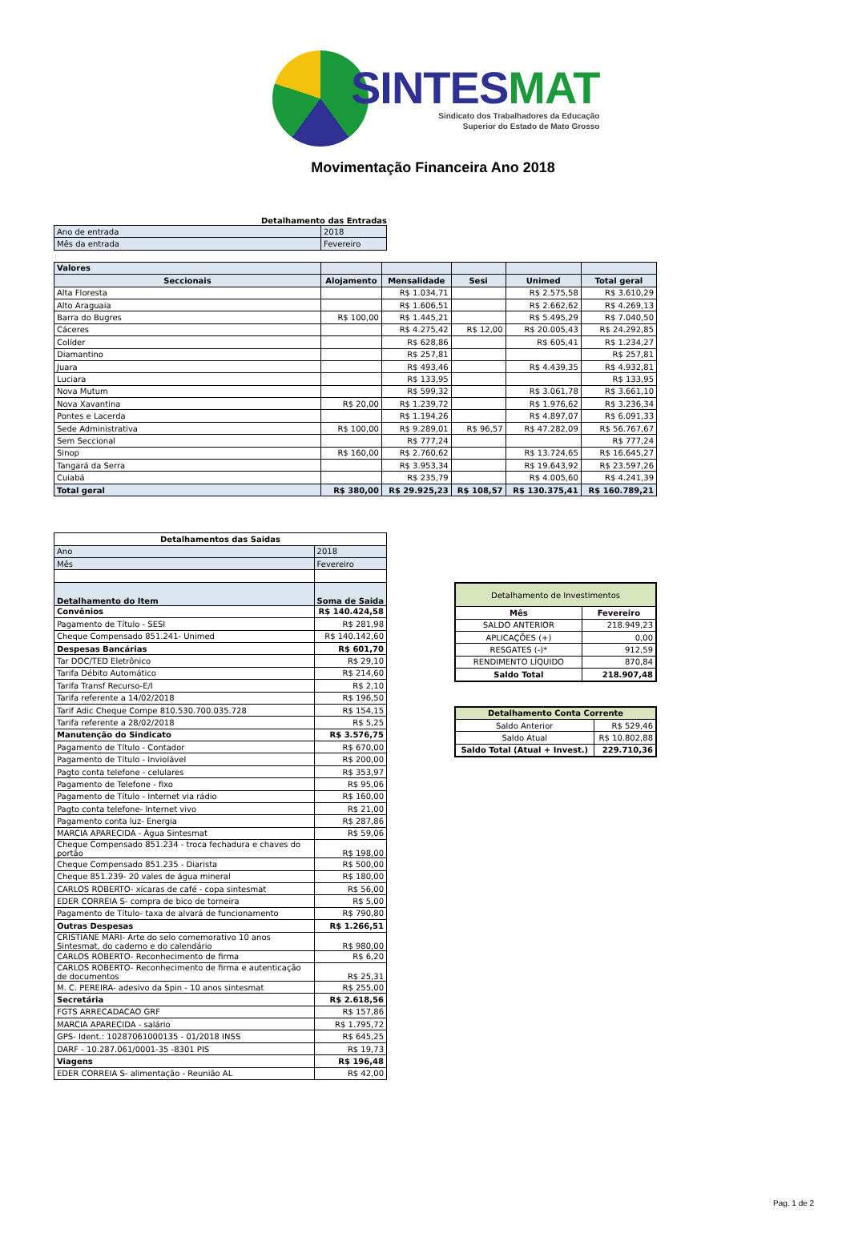SINTESMAT
Sindicato dos Trabalhadores da Educação
Superior do Estado de Mato Grosso
Movimentação Financeira Ano 2018
Detalhamento das Entradas
| Ano de entrada | 2018 |
| Mês da entrada | Fevereiro |
| Valores | | | | | |
| Seccionais | Alojamento | Mensalidade | Sesi | Unimed | Total geral |
| Alta Floresta | | R$ 1.034,71 | | R$ 2.575,58 | R$ 3.610,29 |
| Alto Araguaia | | R$ 1.606,51 | | R$ 2.662,62 | R$ 4.269,13 |
| Barra do Bugres | R$ 100,00 | R$ 1.445,21 | | R$ 5.495,29 | R$ 7.040,50 |
| Cáceres | | R$ 4.275,42 | R$ 12,00 | R$ 20.005,43 | R$ 24.292,85 |
| Colíder | | R$ 628,86 | | R$ 605,41 | R$ 1.234,27 |
| Diamantino | | R$ 257,81 | | | R$ 257,81 |
| Juara | | R$ 493,46 | | R$ 4.439,35 | R$ 4.932,81 |
| Luciara | | R$ 133,95 | | | R$ 133,95 |
| Nova Mutum | | R$ 599,32 | | R$ 3.061,78 | R$ 3.661,10 |
| Nova Xavantina | R$ 20,00 | R$ 1.239,72 | | R$ 1.976,62 | R$ 3.236,34 |
| Pontes e Lacerda | | R$ 1.194,26 | | R$ 4.897,07 | R$ 6.091,33 |
| Sede Administrativa | R$ 100,00 | R$ 9.289,01 | R$ 96,57 | R$ 47.282,09 | R$ 56.767,67 |
| Sem Seccional | | R$ 777,24 | | | R$ 777,24 |
| Sinop | R$ 160,00 | R$ 2.760,62 | | R$ 13.724,65 | R$ 16.645,27 |
| Tangará da Serra | | R$ 3.953,34 | | R$ 19.643,92 | R$ 23.597,26 |
| Cuiabá | | R$ 235,79 | | R$ 4.005,60 | R$ 4.241,39 |
| Total geral | R$ 380,00 | R$ 29.925,23 | R$ 108,57 | R$ 130.375,41 | R$ 160.789,21 |
| Detalhamentos das Saidas | |
| --- | --- |
| Ano | 2018 |
| Mês | Fevereiro |
| Detalhamento do Item | Soma de Saida |
| Convênios | R$ 140.424,58 |
| Pagamento de Título - SESI | R$ 281,98 |
| Cheque Compensado 851.241- Unimed | R$ 140.142,60 |
| Despesas Bancárias | R$ 601,70 |
| Tar DOC/TED Eletrônico | R$ 29,10 |
| Tarifa Débito Automático | R$ 214,60 |
| Tarifa Transf Recurso-E/I | R$ 2,10 |
| Tarifa referente a 14/02/2018 | R$ 196,50 |
| Tarif Adic Cheque Compe 810.530.700.035.728 | R$ 154,15 |
| Tarifa referente a 28/02/2018 | R$ 5,25 |
| Manutenção do Sindicato | R$ 3.576,75 |
| Pagamento de Título - Contador | R$ 670,00 |
| Pagamento de Título - Inviolável | R$ 200,00 |
| Pagto conta telefone - celulares | R$ 353,97 |
| Pagamento de Telefone - fixo | R$ 95,06 |
| Pagamento de Título - Internet via rádio | R$ 160,00 |
| Pagto conta telefone- Internet vivo | R$ 21,00 |
| Pagamento conta luz- Energia | R$ 287,86 |
| MARCIA APARECIDA - Água Sintesmat | R$ 59,06 |
| Cheque Compensado 851.234 - troca fechadura e chaves do portão | R$ 198,00 |
| Cheque Compensado 851.235 - Diarista | R$ 500,00 |
| Cheque 851.239- 20 vales de água mineral | R$ 180,00 |
| CARLOS ROBERTO- xícaras de café - copa sintesmat | R$ 56,00 |
| EDER CORREIA S- compra de bico de torneira | R$ 5,00 |
| Pagamento de Título- taxa de alvará de funcionamento | R$ 790,80 |
| Outras Despesas | R$ 1.266,51 |
| CRISTIANE MARI- Arte do selo comemorativo 10 anos Sintesmat, do caderno e do calendário | R$ 980,00 |
| CARLOS ROBERTO- Reconhecimento de firma | R$ 6,20 |
| CARLOS ROBERTO- Reconhecimento de firma e autenticação de documentos | R$ 25,31 |
| M. C. PEREIRA- adesivo da Spin - 10 anos sintesmat | R$ 255,00 |
| Secretária | R$ 2.618,56 |
| FGTS ARRECADACAO GRF | R$ 157,86 |
| MARCIA APARECIDA - salário | R$ 1.795,72 |
| GPS- Ident.: 10287061000135 - 01/2018 INSS | R$ 645,25 |
| DARF - 10.287.061/0001-35 -8301 PIS | R$ 19,73 |
| Viagens | R$ 196,48 |
| EDER CORREIA S- alimentação - Reunião AL | R$ 42,00 |
| Detalhamento de Investimentos | |
| Mês | Fevereiro |
| SALDO ANTERIOR | 218.949,23 |
| APLICAÇÕES (+) | 0,00 |
| RESGATES (-)* | 912,59 |
| RENDIMENTO LÍQUIDO | 870,84 |
| Saldo Total | 218.907,48 |
| Detalhamento Conta Corrente | |
| --- | --- |
| Saldo Anterior | R$ 529,46 |
| Saldo Atual | R$ 10.802,88 |
| Saldo Total (Atual + Invest.) | 229.710,36 |
Pag. 1 de 2